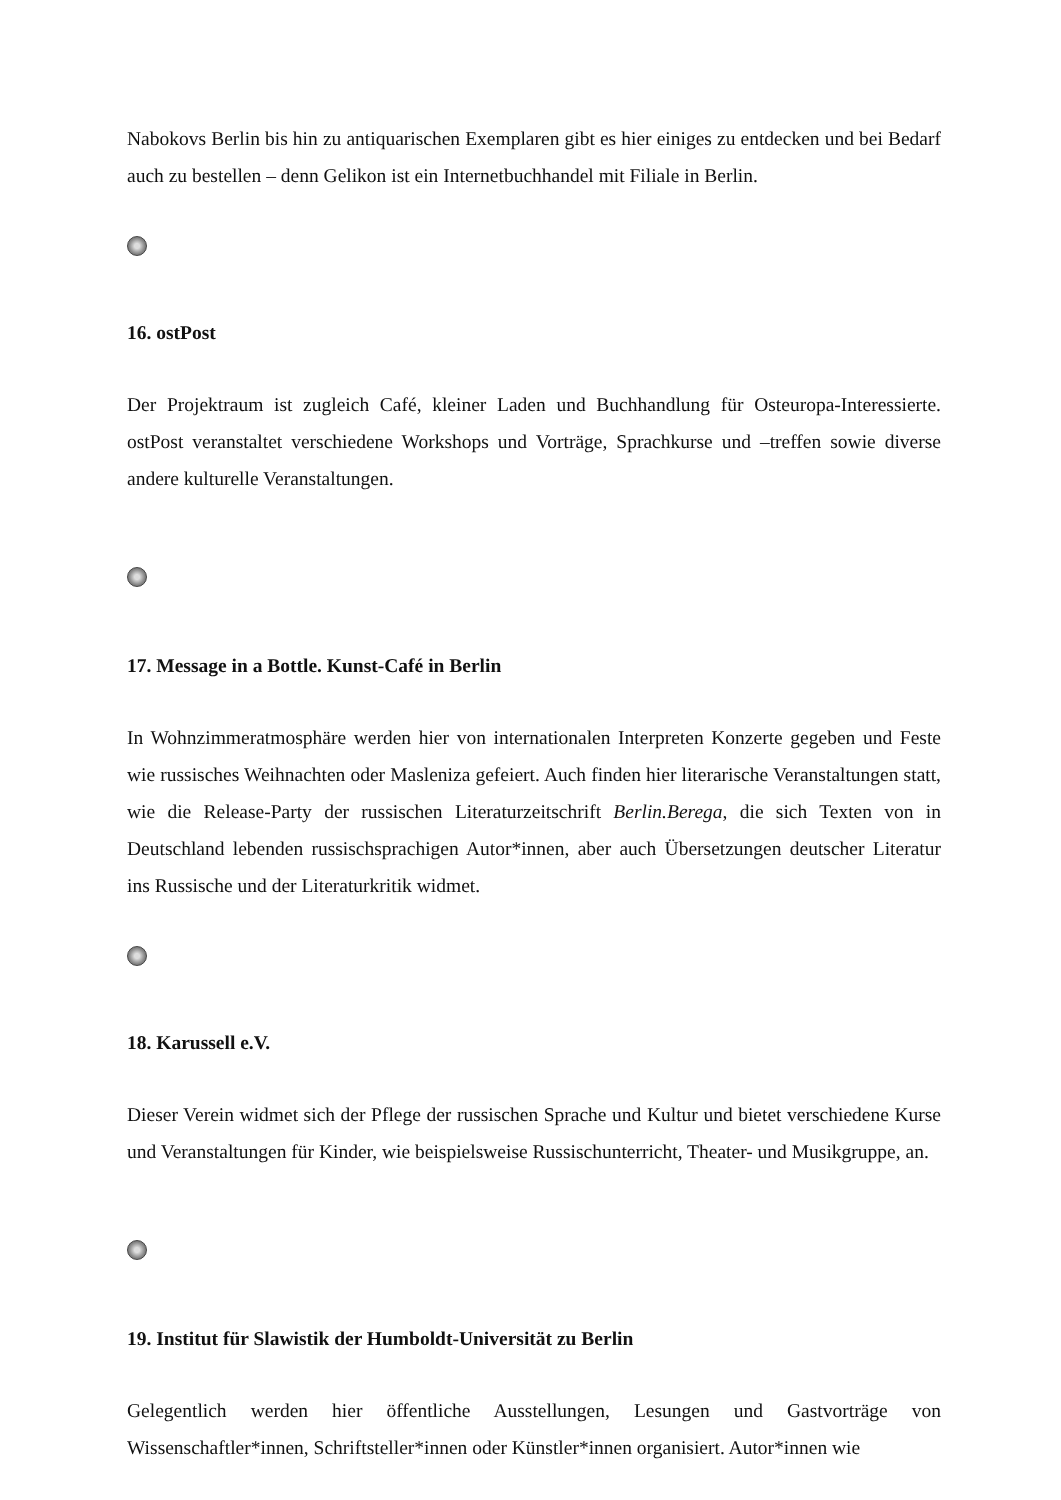Nabokovs Berlin bis hin zu antiquarischen Exemplaren gibt es hier einiges zu entdecken und bei Bedarf auch zu bestellen – denn Gelikon ist ein Internetbuchhandel mit Filiale in Berlin.
16. ostPost
Der Projektraum ist zugleich Café, kleiner Laden und Buchhandlung für Osteuropa-Interessierte. ostPost veranstaltet verschiedene Workshops und Vorträge, Sprachkurse und –treffen sowie diverse andere kulturelle Veranstaltungen.
17. Message in a Bottle. Kunst-Café in Berlin
In Wohnzimmeratmosphäre werden hier von internationalen Interpreten Konzerte gegeben und Feste wie russisches Weihnachten oder Masleniza gefeiert. Auch finden hier literarische Veranstaltungen statt, wie die Release-Party der russischen Literaturzeitschrift Berlin.Berega, die sich Texten von in Deutschland lebenden russischsprachigen Autor*innen, aber auch Übersetzungen deutscher Literatur ins Russische und der Literaturkritik widmet.
18. Karussell e.V.
Dieser Verein widmet sich der Pflege der russischen Sprache und Kultur und bietet verschiedene Kurse und Veranstaltungen für Kinder, wie beispielsweise Russischunterricht, Theater- und Musikgruppe, an.
19. Institut für Slawistik der Humboldt-Universität zu Berlin
Gelegentlich werden hier öffentliche Ausstellungen, Lesungen und Gastvorträge von Wissenschaftler*innen, Schriftsteller*innen oder Künstler*innen organisiert. Autor*innen wie